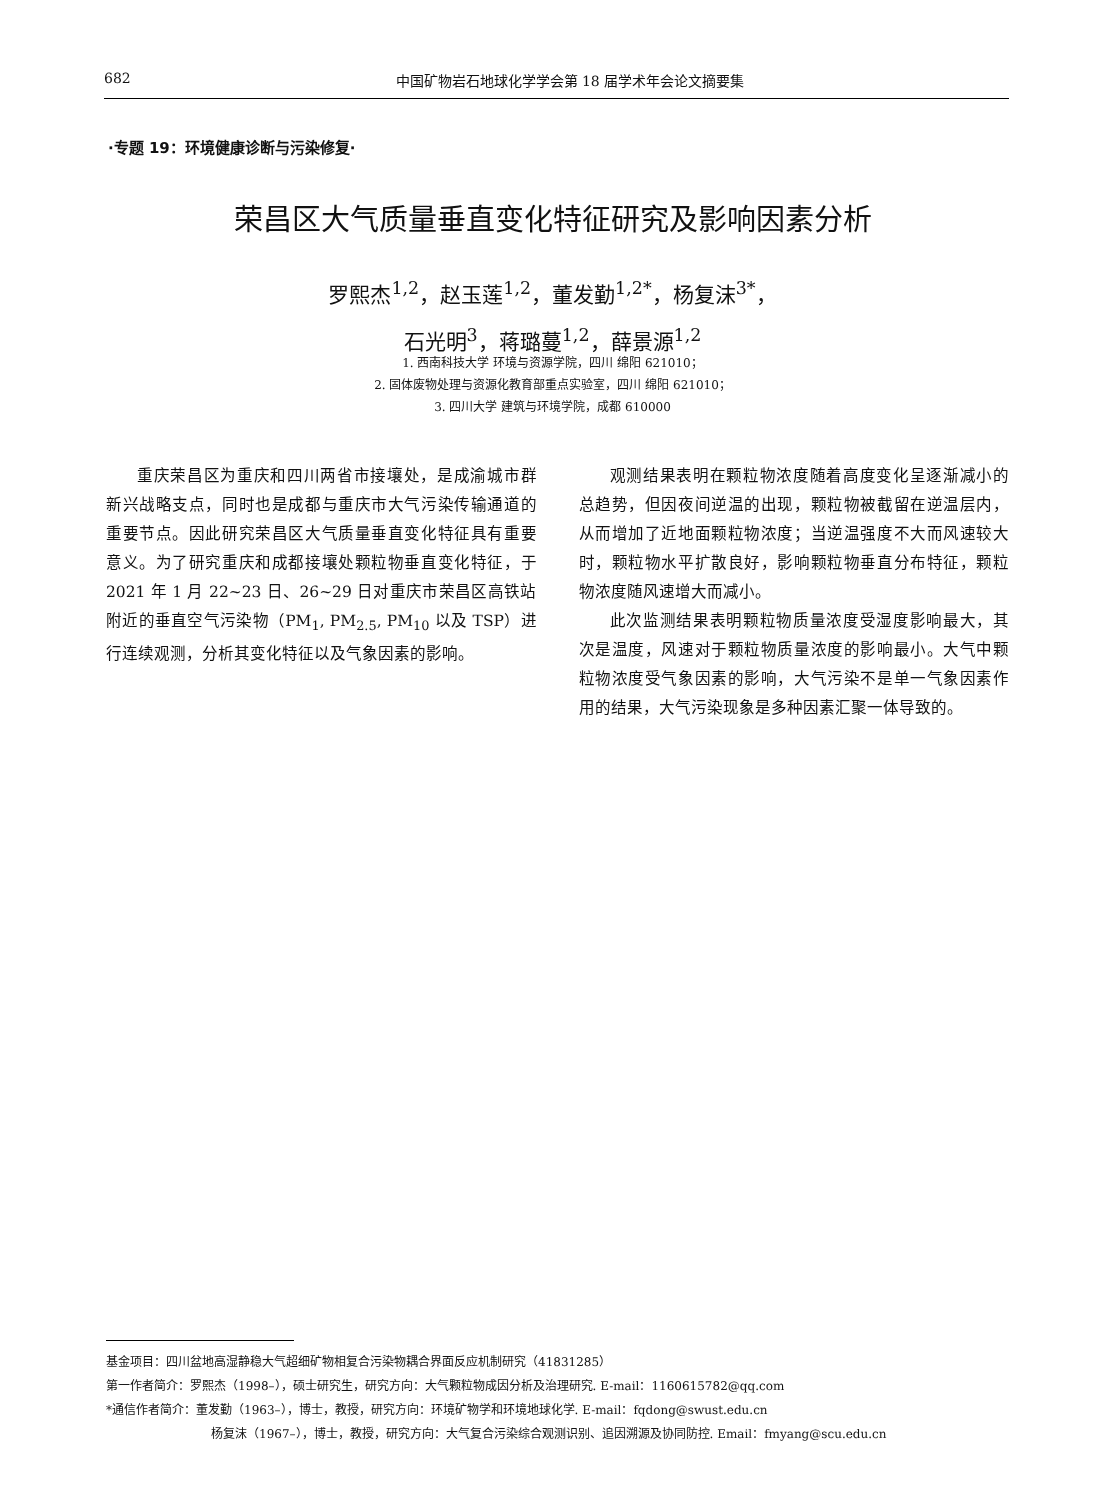682 中国矿物岩石地球化学学会第 18 届学术年会论文摘要集
·专题 19：环境健康诊断与污染修复·
荣昌区大气质量垂直变化特征研究及影响因素分析
罗熙杰<sup>1,2</sup>，赵玉莲<sup>1,2</sup>，董发勤<sup>1,2*</sup>，杨复沫<sup>3*</sup>，
石光明<sup>3</sup>，蒋璐蔓<sup>1,2</sup>，薛景源<sup>1,2</sup>
1. 西南科技大学 环境与资源学院，四川 绵阳 621010；
2. 固体废物处理与资源化教育部重点实验室，四川 绵阳 621010；
3. 四川大学 建筑与环境学院，成都 610000
重庆荣昌区为重庆和四川两省市接壤处，是成渝城市群新兴战略支点，同时也是成都与重庆市大气污染传输通道的重要节点。因此研究荣昌区大气质量垂直变化特征具有重要意义。为了研究重庆和成都接壤处颗粒物垂直变化特征，于 2021 年 1 月 22~23 日、26~29 日对重庆市荣昌区高铁站附近的垂直空气污染物（PM<sub>1</sub>, PM<sub>2.5</sub>, PM<sub>10</sub> 以及 TSP）进行连续观测，分析其变化特征以及气象因素的影响。
观测结果表明在颗粒物浓度随着高度变化呈逐渐减小的总趋势，但因夜间逆温的出现，颗粒物被截留在逆温层内，从而增加了近地面颗粒物浓度；当逆温强度不大而风速较大时，颗粒物水平扩散良好，影响颗粒物垂直分布特征，颗粒物浓度随风速增大而减小。
此次监测结果表明颗粒物质量浓度受湿度影响最大，其次是温度，风速对于颗粒物质量浓度的影响最小。大气中颗粒物浓度受气象因素的影响，大气污染不是单一气象因素作用的结果，大气污染现象是多种因素汇聚一体导致的。
基金项目：四川盆地高湿静稳大气超细矿物相复合污染物耦合界面反应机制研究（41831285）
第一作者简介：罗熙杰（1998–），硕士研究生，研究方向：大气颗粒物成因分析及治理研究. E-mail：1160615782@qq.com
*通信作者简介：董发勤（1963–），博士，教授，研究方向：环境矿物学和环境地球化学. E-mail：fqdong@swust.edu.cn
杨复沫（1967–），博士，教授，研究方向：大气复合污染综合观测识别、追因溯源及协同防控. Email：fmyang@scu.edu.cn